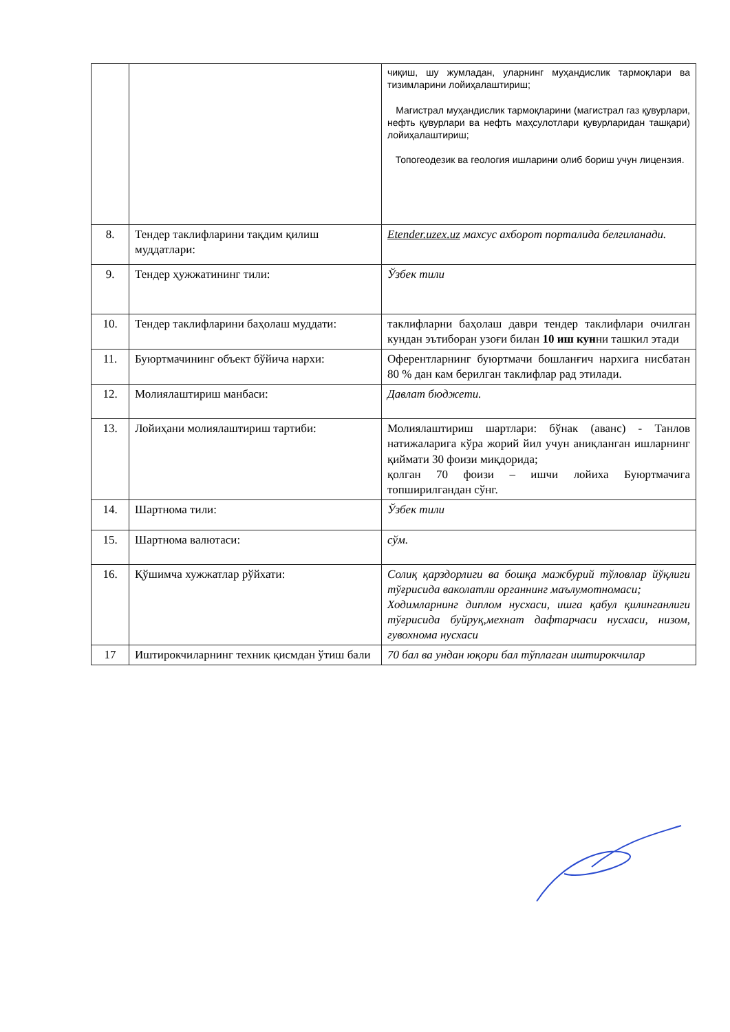| | | чиқиш, шу жумладан, уларнинг муҳандислик тармоқлари ва тизимларини лойиҳалаштириш; Магистрал муҳандислик тармоқларини (магистрал газ қувурлари, нефть қувурлари ва нефть маҳсулотлари қувурларидан ташқари) лойиҳалаштириш; Топогеодезик ва геология ишларини олиб бориш учун лицензия. |
| 8. | Тендер таклифларини тақдим қилиш муддатлари: | Etender.uzex.uz махсус ахборот порталида белгиланади. |
| 9. | Тендер ҳужжатининг тили: | Ўзбек тили |
| 10. | Тендер таклифларини баҳолаш муддати: | таклифларни баҳолаш даври тендер таклифлари очилган кундан эътиборан узоғи билан 10 иш кун ни ташкил этади |
| 11. | Буюртмачининг объект бўйича нархи: | Оферентларнинг буюртмачи бошланғич нархига нисбатан 80 % дан кам берилган таклифлар рад этилади. |
| 12. | Молиялаштириш манбаси: | Давлат бюджети. |
| 13. | Лойиҳани молиялаштириш тартиби: | Молиялаштириш шартлари: бўнак (аванс) - Танлов натижаларига кўра жорий йил учун аниқланган ишларнинг қиймати 30 фоизи миқдорида; қолган 70 фоизи – ишчи лойиха Буюртмачига топширилгандан сўнг. |
| 14. | Шартнома тили: | Ўзбек тили |
| 15. | Шартнома валютаси: | сўм. |
| 16. | Қўшимча хужжатлар рўйхати: | Солиқ қарздорлиги ва бошқа мажбурий тўловлар йўқлиги тўғрисида ваколатли органнинг маълумотномаси; Ходимларнинг диплом нусхаси, ишга қабул қилинганлиги тўғрисида буйруқ,мехнат дафтарчаси нусхаси, низом, гувохнома нусхаси |
| 17 | Иштирокчиларнинг техник қисмдан ўтиш бали | 70 бал ва ундан юқори бал тўплаган иштирокчилар |